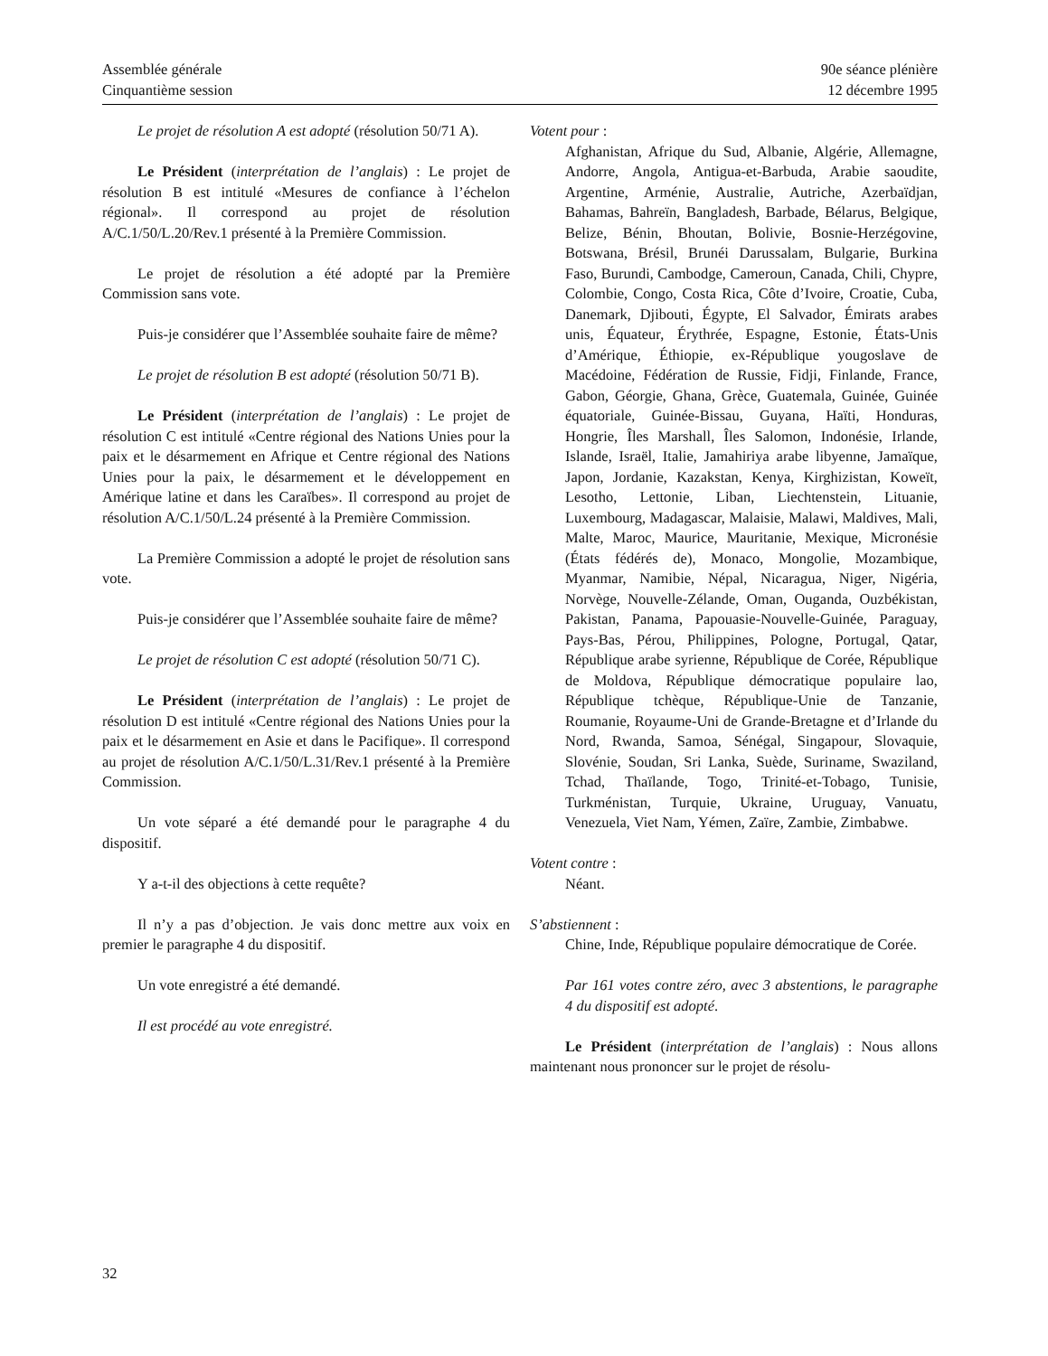Assemblée générale
Cinquantième session
90e séance plénière
12 décembre 1995
Le projet de résolution A est adopté (résolution 50/71 A).
Le Président (interprétation de l’anglais) : Le projet de résolution B est intitulé «Mesures de confiance à l’échelon régional». Il correspond au projet de résolution A/C.1/50/L.20/Rev.1 présenté à la Première Commission.
Le projet de résolution a été adopté par la Première Commission sans vote.
Puis-je considérer que l’Assemblée souhaite faire de même?
Le projet de résolution B est adopté (résolution 50/71 B).
Le Président (interprétation de l’anglais) : Le projet de résolution C est intitulé «Centre régional des Nations Unies pour la paix et le désarmement en Afrique et Centre régional des Nations Unies pour la paix, le désarmement et le développement en Amérique latine et dans les Caraïbes». Il correspond au projet de résolution A/C.1/50/L.24 présenté à la Première Commission.
La Première Commission a adopté le projet de résolution sans vote.
Puis-je considérer que l’Assemblée souhaite faire de même?
Le projet de résolution C est adopté (résolution 50/71 C).
Le Président (interprétation de l’anglais) : Le projet de résolution D est intitulé «Centre régional des Nations Unies pour la paix et le désarmement en Asie et dans le Pacifique». Il correspond au projet de résolution A/C.1/50/L.31/Rev.1 présenté à la Première Commission.
Un vote séparé a été demandé pour le paragraphe 4 du dispositif.
Y a-t-il des objections à cette requête?
Il n’y a pas d’objection. Je vais donc mettre aux voix en premier le paragraphe 4 du dispositif.
Un vote enregistré a été demandé.
Il est procédé au vote enregistré.
Votent pour :
Afghanistan, Afrique du Sud, Albanie, Algérie, Allemagne, Andorre, Angola, Antigua-et-Barbuda, Arabie saoudite, Argentine, Arménie, Australie, Autriche, Azerbaïdjan, Bahamas, Bahreïn, Bangladesh, Barbade, Bélarus, Belgique, Belize, Bénin, Bhoutan, Bolivie, Bosnie-Herzégovine, Botswana, Brésil, Brunéi Darussalam, Bulgarie, Burkina Faso, Burundi, Cambodge, Cameroun, Canada, Chili, Chypre, Colombie, Congo, Costa Rica, Côte d’Ivoire, Croatie, Cuba, Danemark, Djibouti, Égypte, El Salvador, Émirats arabes unis, Équateur, Érythrée, Espagne, Estonie, États-Unis d’Amérique, Éthiopie, ex-République yougoslave de Macédoine, Fédération de Russie, Fidji, Finlande, France, Gabon, Géorgie, Ghana, Grèce, Guatemala, Guinée, Guinée équatoriale, Guinée-Bissau, Guyana, Haïti, Honduras, Hongrie, Îles Marshall, Îles Salomon, Indonésie, Irlande, Islande, Israël, Italie, Jamahiriya arabe libyenne, Jamaïque, Japon, Jordanie, Kazakstan, Kenya, Kirghizistan, Koweït, Lesotho, Lettonie, Liban, Liechtenstein, Lituanie, Luxembourg, Madagascar, Malaisie, Malawi, Maldives, Mali, Malte, Maroc, Maurice, Mauritanie, Mexique, Micronésie (États fédérés de), Monaco, Mongolie, Mozambique, Myanmar, Namibie, Népal, Nicaragua, Niger, Nigéria, Norvège, Nouvelle-Zélande, Oman, Ouganda, Ouzbékistan, Pakistan, Panama, Papouasie-Nouvelle-Guinée, Paraguay, Pays-Bas, Pérou, Philippines, Pologne, Portugal, Qatar, République arabe syrienne, République de Corée, République de Moldova, République démocratique populaire lao, République tchèque, République-Unie de Tanzanie, Roumanie, Royaume-Uni de Grande-Bretagne et d’Irlande du Nord, Rwanda, Samoa, Sénégal, Singapour, Slovaquie, Slovénie, Soudan, Sri Lanka, Suède, Suriname, Swaziland, Tchad, Thaïlande, Togo, Trinité-et-Tobago, Tunisie, Turkménistan, Turquie, Ukraine, Uruguay, Vanuatu, Venezuela, Viet Nam, Yémen, Zaïre, Zambie, Zimbabwe.
Votent contre :
Néant.
S’abstiennent :
Chine, Inde, République populaire démocratique de Corée.
Par 161 votes contre zéro, avec 3 abstentions, le paragraphe 4 du dispositif est adopté.
Le Président (interprétation de l’anglais) : Nous allons maintenant nous prononcer sur le projet de résolu-
32